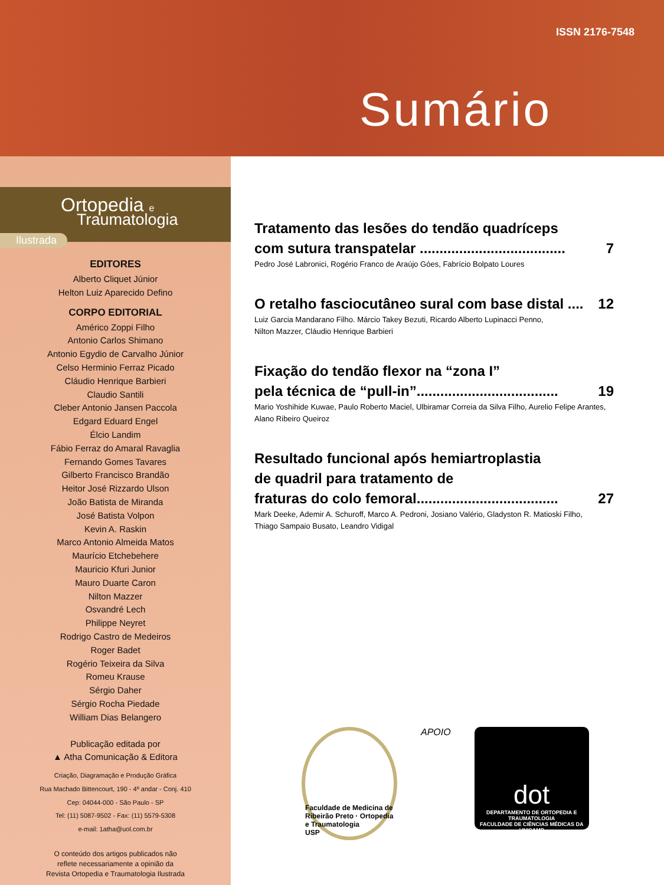ISSN 2176-7548
Sumário
Ortopedia e
Traumatologia
Ilustrada
EDITORES
Alberto Cliquet Júnior
Helton Luiz Aparecido Defino
CORPO EDITORIAL
Américo Zoppi Filho
Antonio Carlos Shimano
Antonio Egydio de Carvalho Júnior
Celso Herminio Ferraz Picado
Cláudio Henrique Barbieri
Claudio Santili
Cleber Antonio Jansen Paccola
Edgard Eduard Engel
Élcio Landim
Fábio Ferraz do Amaral Ravaglia
Fernando Gomes Tavares
Gilberto Francisco Brandão
Heitor José Rizzardo Ulson
João Batista de Miranda
José Batista Volpon
Kevin A. Raskin
Marco Antonio Almeida Matos
Maurício Etchebehere
Mauricio Kfuri Junior
Mauro Duarte Caron
Nilton Mazzer
Osvandré Lech
Philippe Neyret
Rodrigo Castro de Medeiros
Roger Badet
Rogério Teixeira da Silva
Romeu Krause
Sérgio Daher
Sérgio Rocha Piedade
William Dias Belangero
Publicação editada por
▲ Atha Comunicação & Editora
Criação, Diagramação e Produção Gráfica
Rua Machado Bittencourt, 190 - 4º andar - Conj. 410
Cep: 04044-000 - São Paulo - SP
Tel: (11) 5087-9502 - Fax: (11) 5579-5308
e-mail: 1atha@uol.com.br
O conteúdo dos artigos publicados não
reflete necessariamente a opinião da
Revista Ortopedia e Traumatologia Ilustrada
Tratamento das lesões do tendão quadríceps
com sutura transpatelar ..................................... 7
Pedro José Labronici, Rogério Franco de Araújo Góes, Fabrício Bolpato Loures
O retalho fasciocutâneo sural com base distal .... 12
Luiz Garcia Mandarano Filho. Márcio Takey Bezuti, Ricardo Alberto Lupinacci Penno,
Nilton Mazzer, Cláudio Henrique Barbieri
Fixação do tendão flexor na “zona I”
pela técnica de “pull-in”.................................... 19
Mario Yoshihide Kuwae, Paulo Roberto Maciel, Ulbiramar Correia da Silva Filho, Aurelio Felipe Arantes,
Alano Ribeiro Queiroz
Resultado funcional após hemiartroplastia
de quadril para tratamento de
fraturas do colo femoral.................................... 27
Mark Deeke, Ademir A. Schuroff, Marco A. Pedroni, Josiano Valério, Gladyston R. Matioski Filho,
Thiago Sampaio Busato, Leandro Vidigal
Faculdade de Medicina de Ribeirão Preto · Ortopedia e Traumatologia
USP
APOIO
dot
DEPARTAMENTO DE ORTOPEDIA E TRAUMATOLOGIA
FACULDADE DE CIÊNCIAS MÉDICAS DA UNICAMP